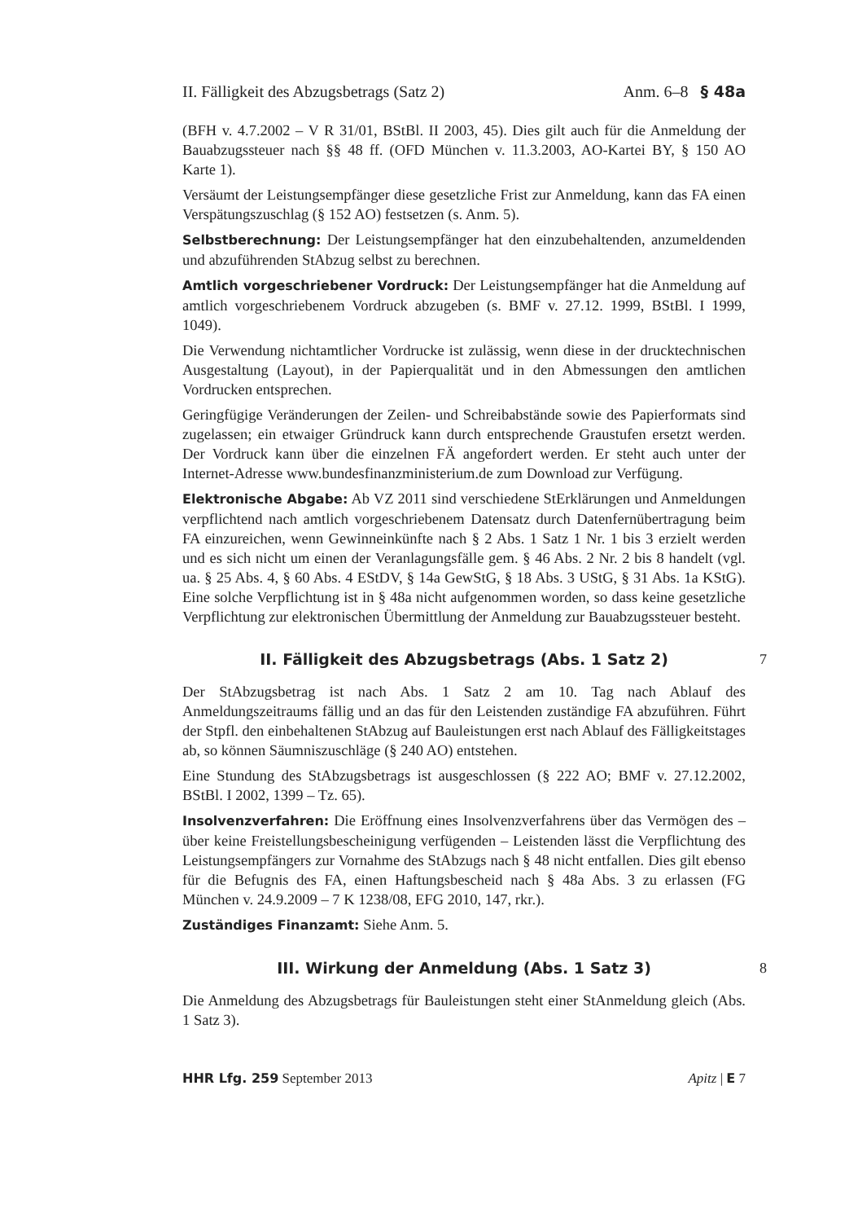II. Fälligkeit des Abzugsbetrags (Satz 2) Anm. 6–8 § 48a
(BFH v. 4.7.2002 – V R 31/01, BStBl. II 2003, 45). Dies gilt auch für die Anmeldung der Bauabzugssteuer nach §§ 48 ff. (OFD München v. 11.3.2003, AO-Kartei BY, § 150 AO Karte 1).
Versäumt der Leistungsempfänger diese gesetzliche Frist zur Anmeldung, kann das FA einen Verspätungszuschlag (§ 152 AO) festsetzen (s. Anm. 5).
Selbstberechnung: Der Leistungsempfänger hat den einzubehaltenden, anzumeldenden und abzuführenden StAbzug selbst zu berechnen.
Amtlich vorgeschriebener Vordruck: Der Leistungsempfänger hat die Anmeldung auf amtlich vorgeschriebenem Vordruck abzugeben (s. BMF v. 27.12. 1999, BStBl. I 1999, 1049).
Die Verwendung nichtamtlicher Vordrucke ist zulässig, wenn diese in der drucktechnischen Ausgestaltung (Layout), in der Papierqualität und in den Abmessungen den amtlichen Vordrucken entsprechen.
Geringfügige Veränderungen der Zeilen- und Schreibabstände sowie des Papierformats sind zugelassen; ein etwaiger Gründruck kann durch entsprechende Graustufen ersetzt werden. Der Vordruck kann über die einzelnen FÄ angefordert werden. Er steht auch unter der Internet-Adresse www.bundesfinanzministerium.de zum Download zur Verfügung.
Elektronische Abgabe: Ab VZ 2011 sind verschiedene StErklärungen und Anmeldungen verpflichtend nach amtlich vorgeschriebenem Datensatz durch Datenfernübertragung beim FA einzureichen, wenn Gewinneinkünfte nach § 2 Abs. 1 Satz 1 Nr. 1 bis 3 erzielt werden und es sich nicht um einen der Veranlagungsfälle gem. § 46 Abs. 2 Nr. 2 bis 8 handelt (vgl. ua. § 25 Abs. 4, § 60 Abs. 4 EStDV, § 14a GewStG, § 18 Abs. 3 UStG, § 31 Abs. 1a KStG). Eine solche Verpflichtung ist in § 48a nicht aufgenommen worden, so dass keine gesetzliche Verpflichtung zur elektronischen Übermittlung der Anmeldung zur Bauabzugssteuer besteht.
II. Fälligkeit des Abzugsbetrags (Abs. 1 Satz 2) 7
Der StAbzugsbetrag ist nach Abs. 1 Satz 2 am 10. Tag nach Ablauf des Anmeldungszeitraums fällig und an das für den Leistenden zuständige FA abzuführen. Führt der Stpfl. den einbehaltenen StAbzug auf Bauleistungen erst nach Ablauf des Fälligkeitstages ab, so können Säumniszuschläge (§ 240 AO) entstehen.
Eine Stundung des StAbzugsbetrags ist ausgeschlossen (§ 222 AO; BMF v. 27.12.2002, BStBl. I 2002, 1399 – Tz. 65).
Insolvenzverfahren: Die Eröffnung eines Insolvenzverfahrens über das Vermögen des – über keine Freistellungsbescheinigung verfügenden – Leistenden lässt die Verpflichtung des Leistungsempfängers zur Vornahme des StAbzugs nach § 48 nicht entfallen. Dies gilt ebenso für die Befugnis des FA, einen Haftungsbescheid nach § 48a Abs. 3 zu erlassen (FG München v. 24.9.2009 – 7 K 1238/08, EFG 2010, 147, rkr.).
Zuständiges Finanzamt: Siehe Anm. 5.
III. Wirkung der Anmeldung (Abs. 1 Satz 3) 8
Die Anmeldung des Abzugsbetrags für Bauleistungen steht einer StAnmeldung gleich (Abs. 1 Satz 3).
HHR Lfg. 259 September 2013 Apitz | E 7